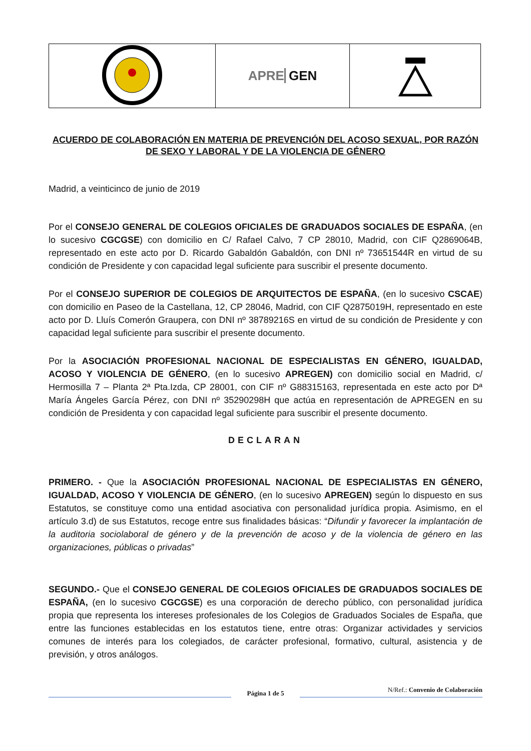| | APRE GEN | |
ACUERDO DE COLABORACIÓN EN MATERIA DE PREVENCIÓN DEL ACOSO SEXUAL, POR RAZÓN DE SEXO Y LABORAL Y DE LA VIOLENCIA DE GÉNERO
Madrid, a veinticinco de junio de 2019
Por el CONSEJO GENERAL DE COLEGIOS OFICIALES DE GRADUADOS SOCIALES DE ESPAÑA, (en lo sucesivo CGCGSE) con domicilio en C/ Rafael Calvo, 7 CP 28010, Madrid, con CIF Q2869064B, representado en este acto por D. Ricardo Gabaldón Gabaldón, con DNI nº 73651544R en virtud de su condición de Presidente y con capacidad legal suficiente para suscribir el presente documento.
Por el CONSEJO SUPERIOR DE COLEGIOS DE ARQUITECTOS DE ESPAÑA, (en lo sucesivo CSCAE) con domicilio en Paseo de la Castellana, 12, CP 28046, Madrid, con CIF Q2875019H, representado en este acto por D. Lluís Comerón Graupera, con DNI nº 38789216S en virtud de su condición de Presidente y con capacidad legal suficiente para suscribir el presente documento.
Por la ASOCIACIÓN PROFESIONAL NACIONAL DE ESPECIALISTAS EN GÉNERO, IGUALDAD, ACOSO Y VIOLENCIA DE GÉNERO, (en lo sucesivo APREGEN) con domicilio social en Madrid, c/ Hermosilla 7 – Planta 2ª Pta.Izda, CP 28001, con CIF nº G88315163, representada en este acto por Dª María Ángeles García Pérez, con DNI nº 35290298H que actúa en representación de APREGEN en su condición de Presidenta y con capacidad legal suficiente para suscribir el presente documento.
DECLARAN
PRIMERO. - Que la ASOCIACIÓN PROFESIONAL NACIONAL DE ESPECIALISTAS EN GÉNERO, IGUALDAD, ACOSO Y VIOLENCIA DE GÉNERO, (en lo sucesivo APREGEN) según lo dispuesto en sus Estatutos, se constituye como una entidad asociativa con personalidad jurídica propia. Asimismo, en el artículo 3.d) de sus Estatutos, recoge entre sus finalidades básicas: “Difundir y favorecer la implantación de la auditoria sociolaboral de género y de la prevención de acoso y de la violencia de género en las organizaciones, públicas o privadas”
SEGUNDO.- Que el CONSEJO GENERAL DE COLEGIOS OFICIALES DE GRADUADOS SOCIALES DE ESPAÑA, (en lo sucesivo CGCGSE) es una corporación de derecho público, con personalidad jurídica propia que representa los intereses profesionales de los Colegios de Graduados Sociales de España, que entre las funciones establecidas en los estatutos tiene, entre otras: Organizar actividades y servicios comunes de interés para los colegiados, de carácter profesional, formativo, cultural, asistencia y de previsión, y otros análogos.
Página 1 de 5
N/Ref.: Convenio de Colaboración